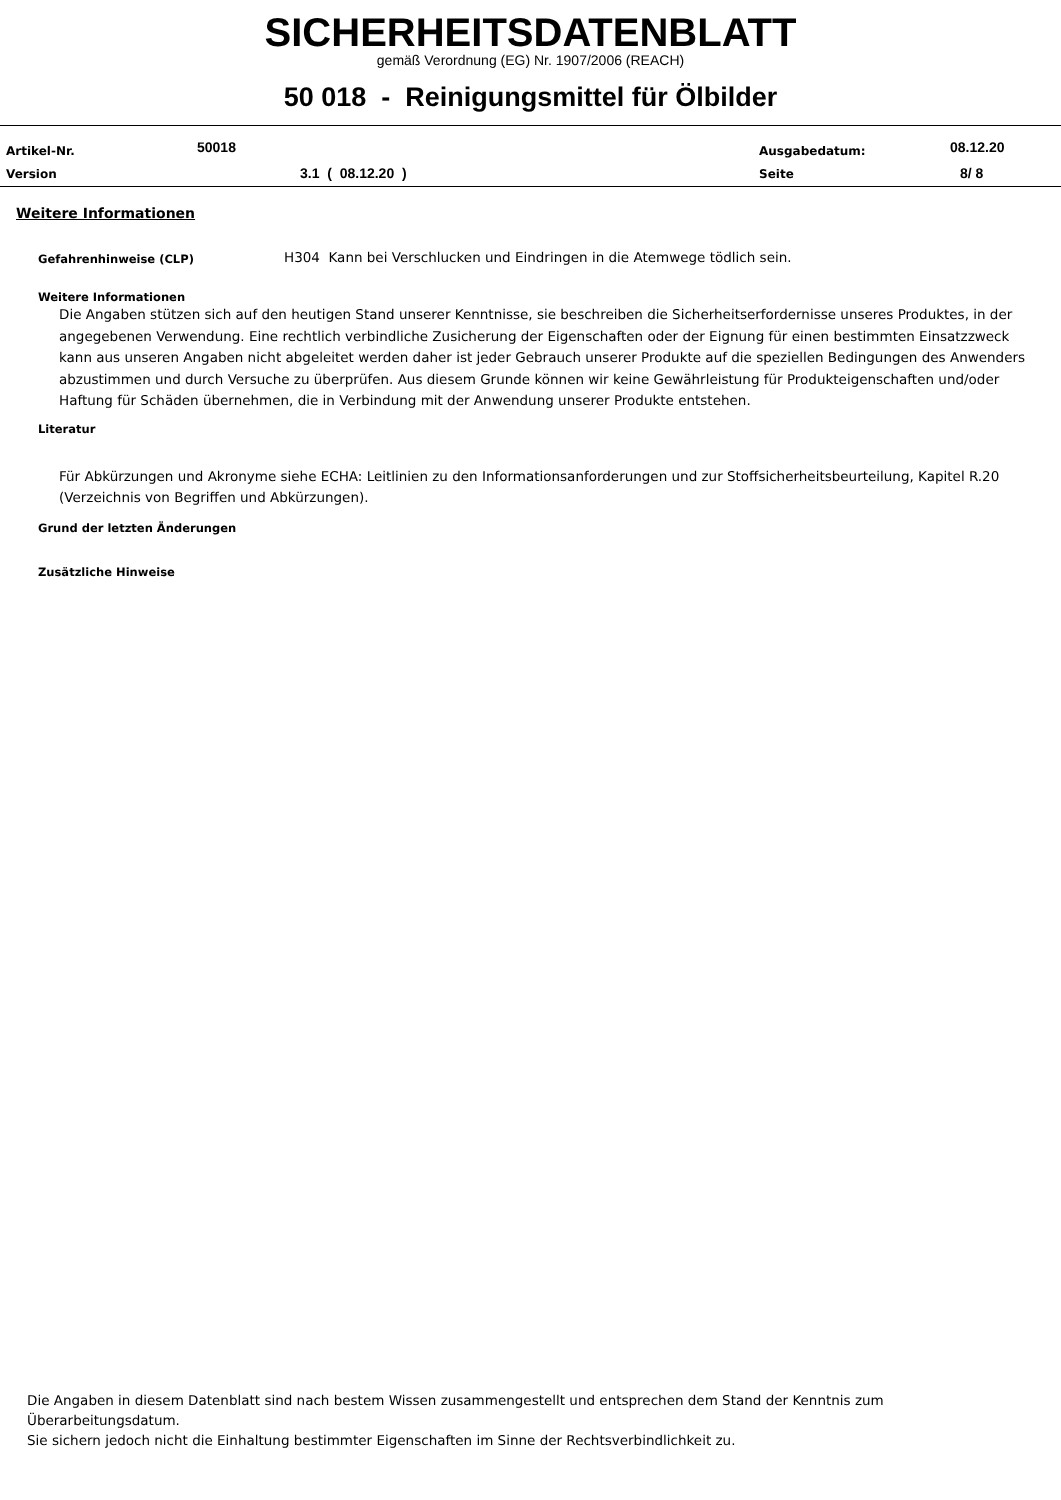SICHERHEITSDATENBLATT
gemäß Verordnung (EG) Nr. 1907/2006 (REACH)
50 018 - Reinigungsmittel für Ölbilder
Artikel-Nr. 50018
Version 3.1 ( 08.12.20 )
Ausgabedatum: 08.12.20
Seite 8/ 8
Weitere Informationen
Gefahrenhinweise (CLP)
H304 Kann bei Verschlucken und Eindringen in die Atemwege tödlich sein.
Weitere Informationen
Die Angaben stützen sich auf den heutigen Stand unserer Kenntnisse, sie beschreiben die Sicherheitserfordernisse unseres Produktes, in der angegebenen Verwendung. Eine rechtlich verbindliche Zusicherung der Eigenschaften oder der Eignung für einen bestimmten Einsatzzweck kann aus unseren Angaben nicht abgeleitet werden daher ist jeder Gebrauch unserer Produkte auf die speziellen Bedingungen des Anwenders abzustimmen und durch Versuche zu überprüfen. Aus diesem Grunde können wir keine Gewährleistung für Produkteigenschaften und/oder Haftung für Schäden übernehmen, die in Verbindung mit der Anwendung unserer Produkte entstehen.
Literatur
Für Abkürzungen und Akronyme siehe ECHA: Leitlinien zu den Informationsanforderungen und zur Stoffsicherheitsbeurteilung, Kapitel R.20 (Verzeichnis von Begriffen und Abkürzungen).
Grund der letzten Änderungen
Zusätzliche Hinweise
Die Angaben in diesem Datenblatt sind nach bestem Wissen zusammengestellt und entsprechen dem Stand der Kenntnis zum Überarbeitungsdatum.
Sie sichern jedoch nicht die Einhaltung bestimmter Eigenschaften im Sinne der Rechtsverbindlichkeit zu.